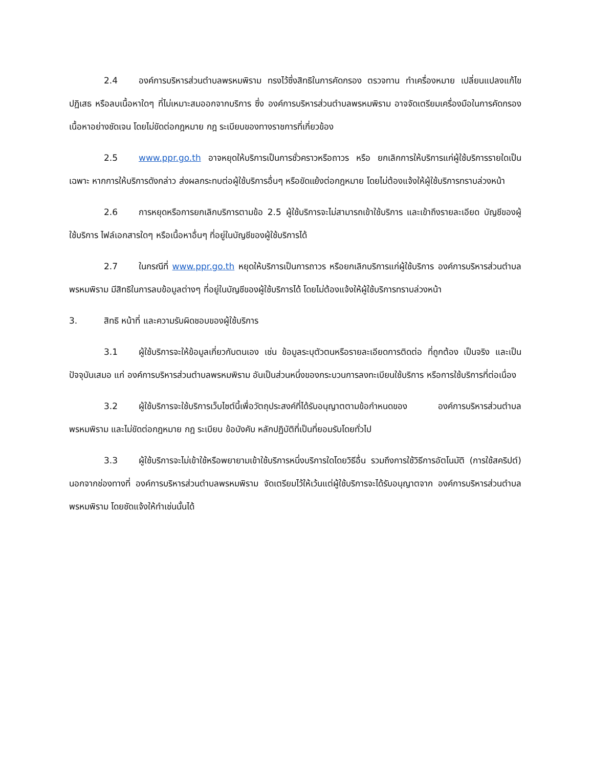2.4 องค์การบริหารส่วนตำบลพรหมพิราม ทรงไว้ซึ่งสิทธิในการคัดกรอง ตรวจทาน ทำเครื่องหมาย เปลี่ยนแปลงแก้ไข ปฏิเสธ หรือลบเนื้อหาใดๆ ที่ไม่เหมาะสมออกจากบริการ ซึ่ง องค์การบริหารส่วนตำบลพรหมพิราม อาจจัดเตรียมเครื่องมือในการคัดกรองเนื้อหาอย่างชัดเจน โดยไม่ขัดต่อกฎหมาย กฎ ระเบียบของทางราชการที่เกี่ยวข้อง
2.5 www.ppr.go.th อาจหยุดให้บริการเป็นการชั่วคราวหรือถาวร หรือ ยกเลิกการให้บริการแก่ผู้ใช้บริการรายใดเป็นเฉพาะ หากการให้บริการดังกล่าว ส่งผลกระทบต่อผู้ใช้บริการอื่นๆ หรือขัดแย้งต่อกฎหมาย โดยไม่ต้องแจ้งให้ผู้ใช้บริการทราบล่วงหน้า
2.6 การหยุดหรือการยกเลิกบริการตามข้อ 2.5 ผู้ใช้บริการจะไม่สามารถเข้าใช้บริการ และเข้าถึงรายละเอียด บัญชีของผู้ใช้บริการ ไฟล์เอกสารใดๆ หรือเนื้อหาอื่นๆ ที่อยู่ในบัญชีของผู้ใช้บริการได้
2.7 ในกรณีที่ www.ppr.go.th หยุดให้บริการเป็นการถาวร หรือยกเลิกบริการแก่ผู้ใช้บริการ องค์การบริหารส่วนตำบลพรหมพิราม มีสิทธิในการลบข้อมูลต่างๆ ที่อยู่ในบัญชีของผู้ใช้บริการได้ โดยไม่ต้องแจ้งให้ผู้ใช้บริการทราบล่วงหน้า
3. สิทธิ หน้าที่ และความรับผิดชอบของผู้ใช้บริการ
3.1 ผู้ใช้บริการจะให้ข้อมูลเกี่ยวกับตนเอง เช่น ข้อมูลระบุตัวตนหรือรายละเอียดการติดต่อ ที่ถูกต้อง เป็นจริง และเป็นปัจจุบันเสมอ แก่ องค์การบริหารส่วนตำบลพรหมพิราม อันเป็นส่วนหนึ่งของกระบวนการลงทะเบียนใช้บริการ หรือการใช้บริการที่ต่อเนื่อง
3.2 ผู้ใช้บริการจะใช้บริการเว็บไซต์นี้เพื่อวัตถุประสงค์ที่ได้รับอนุญาตตามข้อกำหนดของ องค์การบริหารส่วนตำบลพรหมพิราม และไม่ขัดต่อกฎหมาย กฎ ระเบียบ ข้อบังคับ หลักปฏิบัติที่เป็นที่ยอมรับโดยทั่วไป
3.3 ผู้ใช้บริการจะไม่เข้าใช้หรือพยายามเข้าใช้บริการหนึ่งบริการใดโดยวิธีอื่น รวมถึงการใช้วิธีการอัตโนมัติ (การใช้สคริปต์) นอกจากช่องทางที่ องค์การบริหารส่วนตำบลพรหมพิราม จัดเตรียมไว้ให้เว้นแต่ผู้ใช้บริการจะได้รับอนุญาตจาก องค์การบริหารส่วนตำบลพรหมพิราม โดยชัดแจ้งให้ทำเช่นนั้นได้